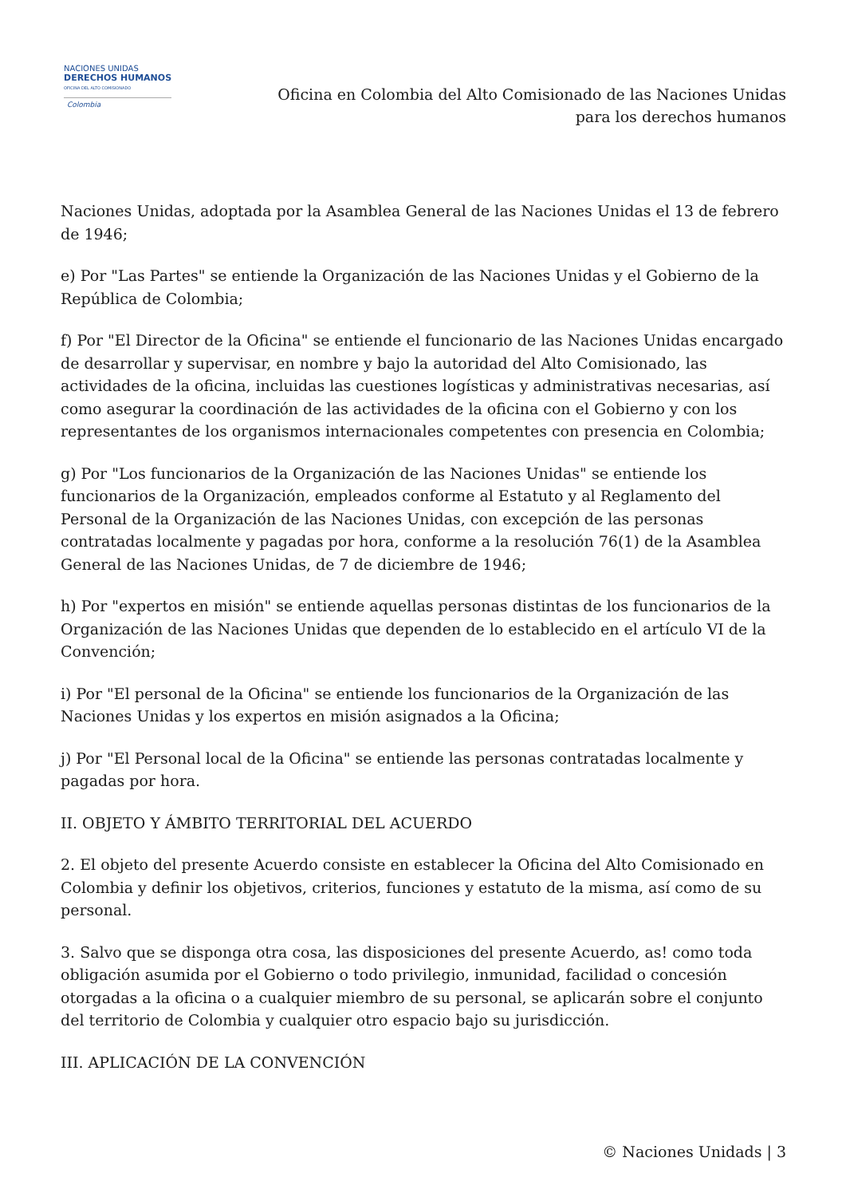NACIONES UNIDAS
DERECHOS HUMANOS
OFICINA DEL ALTO COMISIONADO
Colombia
Oficina en Colombia del Alto Comisionado de las Naciones Unidas
para los derechos humanos
Naciones Unidas, adoptada por la Asamblea General de las Naciones Unidas el 13 de febrero de 1946;
e) Por "Las Partes" se entiende la Organización de las Naciones Unidas y el Gobierno de la República de Colombia;
f) Por "El Director de la Oficina" se entiende el funcionario de las Naciones Unidas encargado de desarrollar y supervisar, en nombre y bajo la autoridad del Alto Comisionado, las actividades de la oficina, incluidas las cuestiones logísticas y administrativas necesarias, así como asegurar la coordinación de las actividades de la oficina con el Gobierno y con los representantes de los organismos internacionales competentes con presencia en Colombia;
g) Por "Los funcionarios de la Organización de las Naciones Unidas" se entiende los funcionarios de la Organización, empleados conforme al Estatuto y al Reglamento del Personal de la Organización de las Naciones Unidas, con excepción de las personas contratadas localmente y pagadas por hora, conforme a la resolución 76(1) de la Asamblea General de las Naciones Unidas, de 7 de diciembre de 1946;
h) Por "expertos en misión" se entiende aquellas personas distintas de los funcionarios de la Organización de las Naciones Unidas que dependen de lo establecido en el artículo VI de la Convención;
i) Por "El personal de la Oficina" se entiende los funcionarios de la Organización de las Naciones Unidas y los expertos en misión asignados a la Oficina;
j) Por "El Personal local de la Oficina" se entiende las personas contratadas localmente y pagadas por hora.
II. OBJETO Y ÁMBITO TERRITORIAL DEL ACUERDO
2. El objeto del presente Acuerdo consiste en establecer la Oficina del Alto Comisionado en Colombia y definir los objetivos, criterios, funciones y estatuto de la misma, así como de su personal.
3. Salvo que se disponga otra cosa, las disposiciones del presente Acuerdo, as! como toda obligación asumida por el Gobierno o todo privilegio, inmunidad, facilidad o concesión otorgadas a la oficina o a cualquier miembro de su personal, se aplicarán sobre el conjunto del territorio de Colombia y cualquier otro espacio bajo su jurisdicción.
III. APLICACIÓN DE LA CONVENCIÓN
© Naciones Unidads | 3